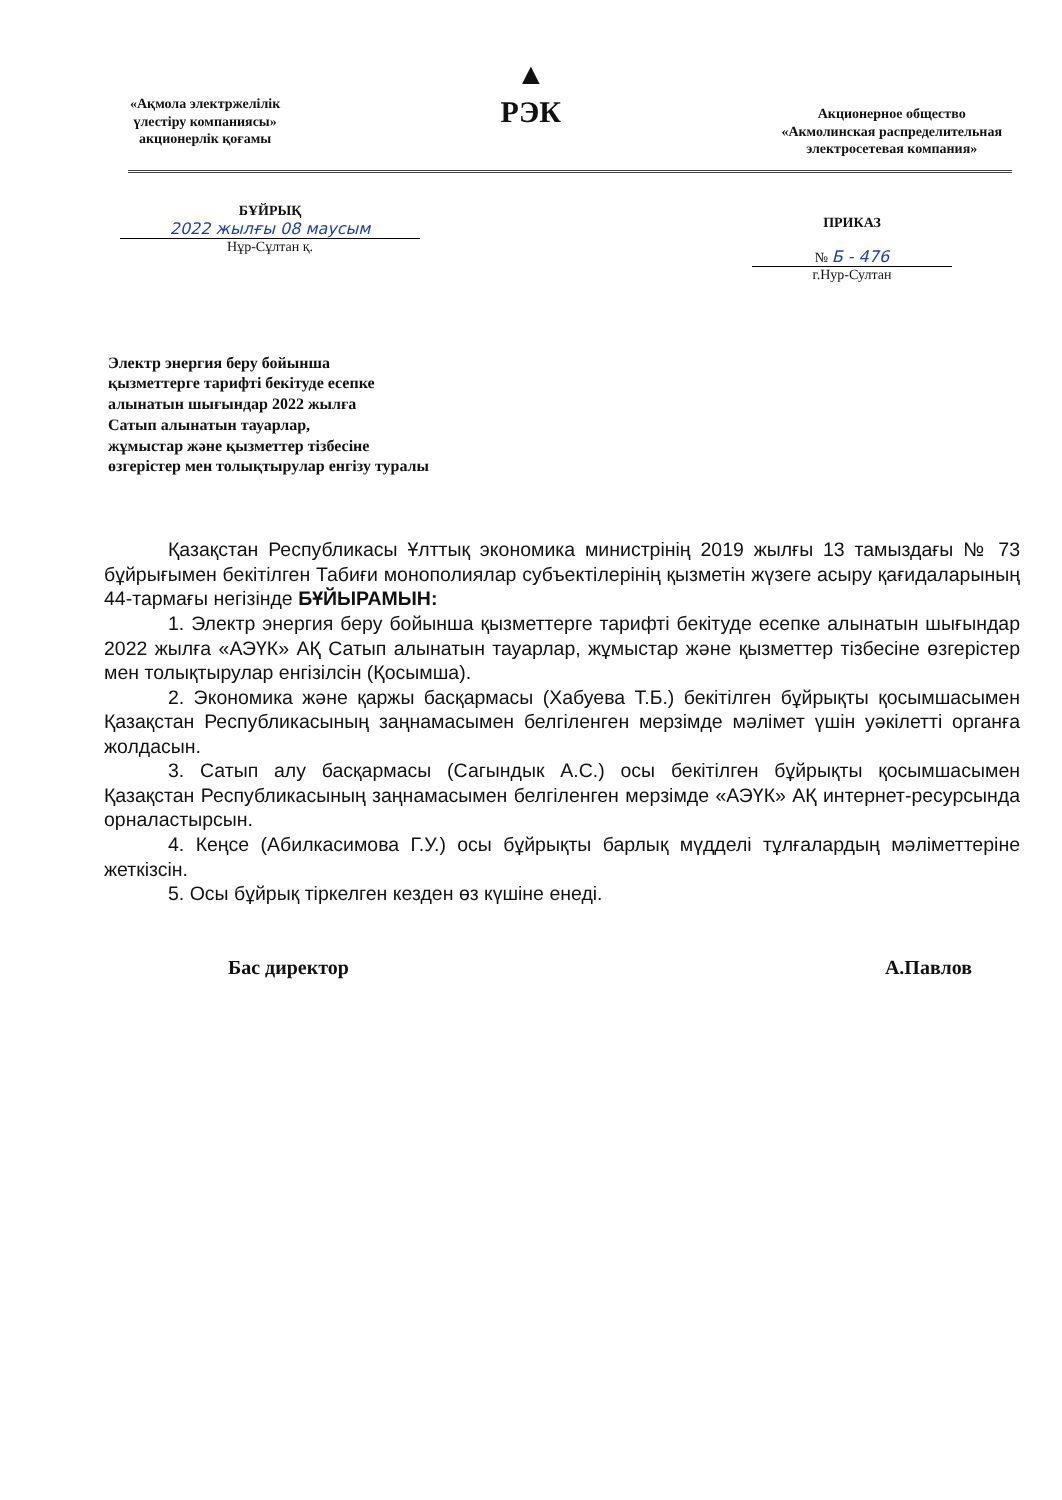«Ақмола электржелілік
үлестіру компаниясы»
акционерлік қоғамы
▲
РЭК
Акционерное общество
«Акмолинская распределительная
электросетевая компания»
БҰЙРЫҚ
2022 жылғы 08 маусым
Нұр-Сұлтан қ.
ПРИКАЗ
№ Б - 476
г.Нур-Султан
Электр энергия беру бойынша
қызметтерге тарифті бекітуде есепке
алынатын шығындар 2022 жылға
Сатып алынатын тауарлар,
жұмыстар және қызметтер тізбесіне
өзгерістер мен толықтырулар енгізу туралы
Қазақстан Республикасы Ұлттық экономика министрінің 2019 жылғы 13 тамыздағы № 73 бұйрығымен бекітілген Табиғи монополиялар субъектілерінің қызметін жүзеге асыру қағидаларының 44-тармағы негізінде БҰЙЫРАМЫН:
1. Электр энергия беру бойынша қызметтерге тарифті бекітуде есепке алынатын шығындар 2022 жылға «АЭҮК» АҚ Сатып алынатын тауарлар, жұмыстар және қызметтер тізбесіне өзгерістер мен толықтырулар енгізілсін (Қосымша).
2. Экономика және қаржы басқармасы (Хабуева Т.Б.) бекітілген бұйрықты қосымшасымен Қазақстан Республикасының заңнамасымен белгіленген мерзімде мәлімет үшін уәкілетті органға жолдасын.
3. Сатып алу басқармасы (Сагындык А.С.) осы бекітілген бұйрықты қосымшасымен Қазақстан Республикасының заңнамасымен белгіленген мерзімде «АЭҮК» АҚ интернет-ресурсында орналастырсын.
4. Кеңсе (Абилкасимова Г.У.) осы бұйрықты барлық мүдделі тұлғалардың мәліметтеріне жеткізсін.
5. Осы бұйрық тіркелген кезден өз күшіне енеді.
Бас директор А.Павлов